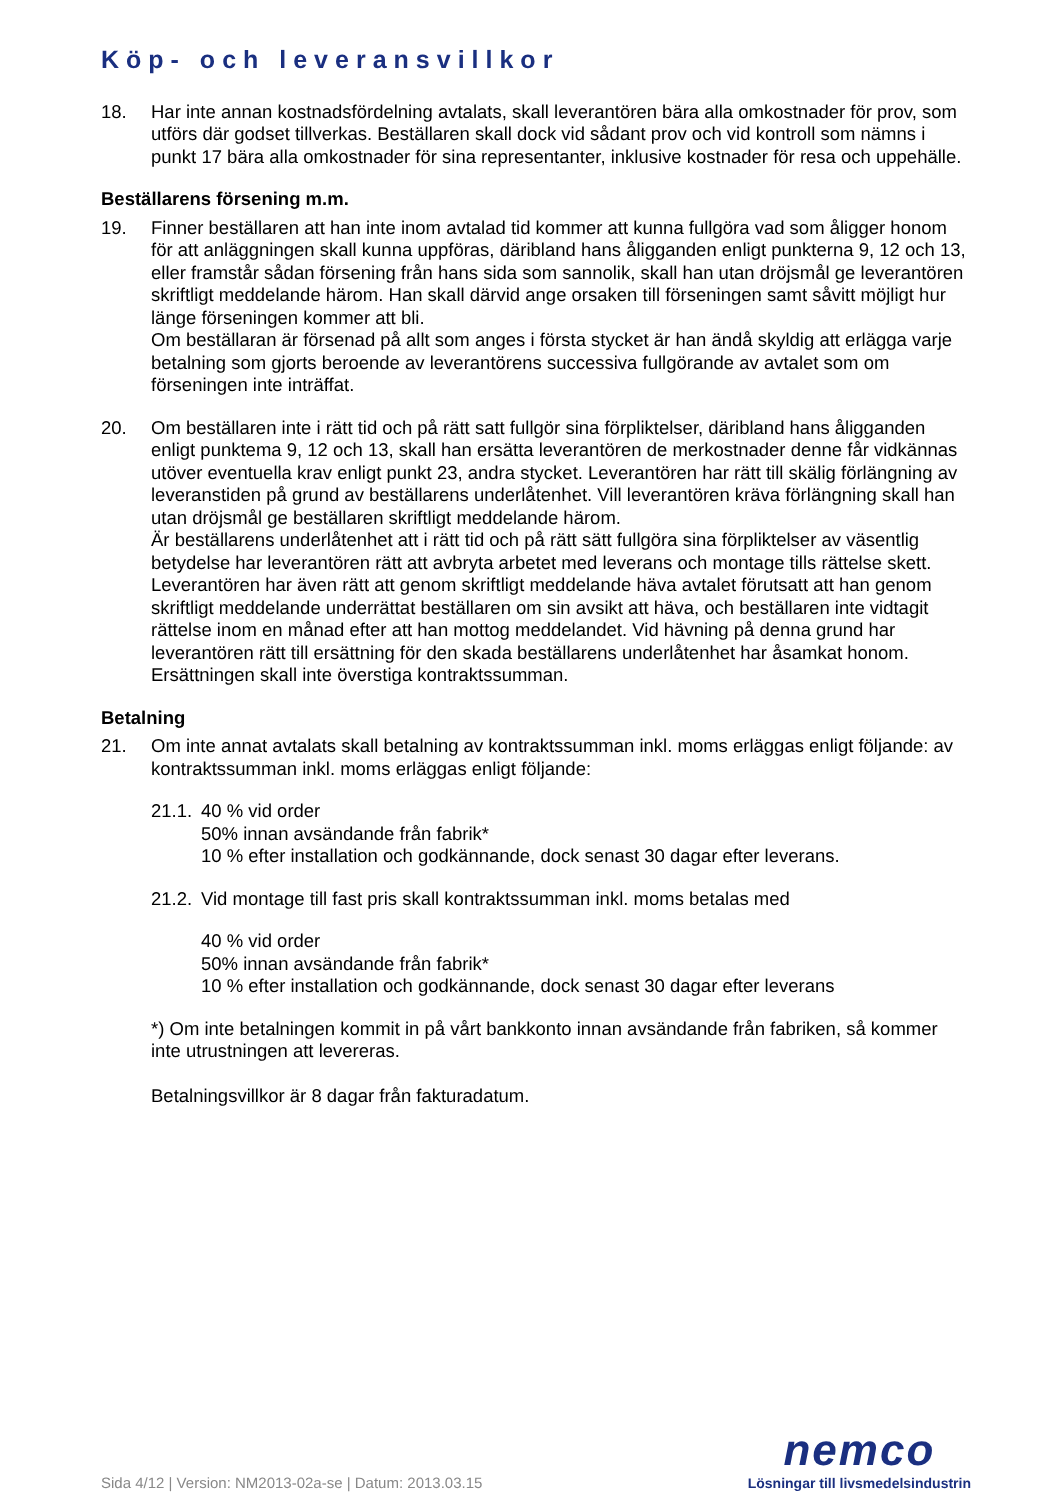Köp- och leveransvillkor
18. Har inte annan kostnadsfördelning avtalats, skall leverantören bära alla omkostnader för prov, som utförs där godset tillverkas. Beställaren skall dock vid sådant prov och vid kontroll som nämns i punkt 17 bära alla omkostnader för sina representanter, inklusive kostnader för resa och uppehälle.
Beställarens försening m.m.
19. Finner beställaren att han inte inom avtalad tid kommer att kunna fullgöra vad som åligger honom för att anläggningen skall kunna uppföras, däribland hans åligganden enligt punkterna 9, 12 och 13, eller framstår sådan försening från hans sida som sannolik, skall han utan dröjsmål ge leverantören skriftligt meddelande härom. Han skall därvid ange orsaken till förseningen samt såvitt möjligt hur länge förseningen kommer att bli.
Om beställaran är försenad på allt som anges i första stycket är han ändå skyldig att erlägga varje betalning som gjorts beroende av leverantörens successiva fullgörande av avtalet som om förseningen inte inträffat.
20. Om beställaren inte i rätt tid och på rätt satt fullgör sina förpliktelser, däribland hans åligganden enligt punktema 9, 12 och 13, skall han ersätta leverantören de merkostnader denne får vidkännas utöver eventuella krav enligt punkt 23, andra stycket. Leverantören har rätt till skälig förlängning av leveranstiden på grund av beställarens underlåtenhet. Vill leverantören kräva förlängning skall han utan dröjsmål ge beställaren skriftligt meddelande härom.
Är beställarens underlåtenhet att i rätt tid och på rätt sätt fullgöra sina förpliktelser av väsentlig betydelse har leverantören rätt att avbryta arbetet med leverans och montage tills rättelse skett. Leverantören har även rätt att genom skriftligt meddelande häva avtalet förutsatt att han genom skriftligt meddelande underrättat beställaren om sin avsikt att häva, och beställaren inte vidtagit rättelse inom en månad efter att han mottog meddelandet. Vid hävning på denna grund har leverantören rätt till ersättning för den skada beställarens underlåtenhet har åsamkat honom. Ersättningen skall inte överstiga kontraktssumman.
Betalning
21. Om inte annat avtalats skall betalning av kontraktssumman inkl. moms erläggas enligt följande: av kontraktssumman inkl. moms erläggas enligt följande:
21.1.
40 % vid order
50% innan avsändande från fabrik*
10 % efter installation och godkännande, dock senast 30 dagar efter leverans.
21.2.
Vid montage till fast pris skall kontraktssumman inkl. moms betalas med
40 % vid order
50% innan avsändande från fabrik*
10 % efter installation och godkännande, dock senast 30 dagar efter leverans
*) Om inte betalningen kommit in på vårt bankkonto innan avsändande från fabriken, så kommer inte utrustningen att levereras.
Betalningsvillkor är 8 dagar från fakturadatum.
Sida 4/12 | Version: NM2013-02a-se | Datum: 2013.03.15
nemco
Lösningar till livsmedelsindustrin